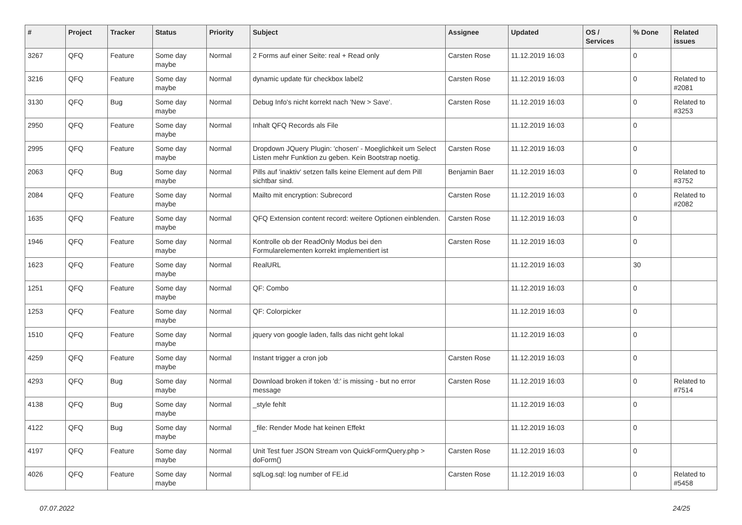| # | Project | Tracker | Status | Priority | Subject | Assignee | Updated | OS / Services | % Done | Related issues |
| --- | --- | --- | --- | --- | --- | --- | --- | --- | --- | --- |
| 3267 | QFQ | Feature | Some day maybe | Normal | 2 Forms auf einer Seite: real + Read only | Carsten Rose | 11.12.2019 16:03 | | 0 | |
| 3216 | QFQ | Feature | Some day maybe | Normal | dynamic update für checkbox label2 | Carsten Rose | 11.12.2019 16:03 | | 0 | Related to #2081 |
| 3130 | QFQ | Bug | Some day maybe | Normal | Debug Info's nicht korrekt nach 'New > Save'. | Carsten Rose | 11.12.2019 16:03 | | 0 | Related to #3253 |
| 2950 | QFQ | Feature | Some day maybe | Normal | Inhalt QFQ Records als File | | 11.12.2019 16:03 | | 0 | |
| 2995 | QFQ | Feature | Some day maybe | Normal | Dropdown JQuery Plugin: 'chosen' - Moeglichkeit um Select Listen mehr Funktion zu geben. Kein Bootstrap noetig. | Carsten Rose | 11.12.2019 16:03 | | 0 | |
| 2063 | QFQ | Bug | Some day maybe | Normal | Pills auf 'inaktiv' setzen falls keine Element auf dem Pill sichtbar sind. | Benjamin Baer | 11.12.2019 16:03 | | 0 | Related to #3752 |
| 2084 | QFQ | Feature | Some day maybe | Normal | Mailto mit encryption: Subrecord | Carsten Rose | 11.12.2019 16:03 | | 0 | Related to #2082 |
| 1635 | QFQ | Feature | Some day maybe | Normal | QFQ Extension content record: weitere Optionen einblenden. | Carsten Rose | 11.12.2019 16:03 | | 0 | |
| 1946 | QFQ | Feature | Some day maybe | Normal | Kontrolle ob der ReadOnly Modus bei den Formularelementen korrekt implementiert ist | Carsten Rose | 11.12.2019 16:03 | | 0 | |
| 1623 | QFQ | Feature | Some day maybe | Normal | RealURL | | 11.12.2019 16:03 | | 30 | |
| 1251 | QFQ | Feature | Some day maybe | Normal | QF: Combo | | 11.12.2019 16:03 | | 0 | |
| 1253 | QFQ | Feature | Some day maybe | Normal | QF: Colorpicker | | 11.12.2019 16:03 | | 0 | |
| 1510 | QFQ | Feature | Some day maybe | Normal | jquery von google laden, falls das nicht geht lokal | | 11.12.2019 16:03 | | 0 | |
| 4259 | QFQ | Feature | Some day maybe | Normal | Instant trigger a cron job | Carsten Rose | 11.12.2019 16:03 | | 0 | |
| 4293 | QFQ | Bug | Some day maybe | Normal | Download broken if token 'd:' is missing - but no error message | Carsten Rose | 11.12.2019 16:03 | | 0 | Related to #7514 |
| 4138 | QFQ | Bug | Some day maybe | Normal | _style fehlt | | 11.12.2019 16:03 | | 0 | |
| 4122 | QFQ | Bug | Some day maybe | Normal | _file: Render Mode hat keinen Effekt | | 11.12.2019 16:03 | | 0 | |
| 4197 | QFQ | Feature | Some day maybe | Normal | Unit Test fuer JSON Stream von QuickFormQuery.php > doForm() | Carsten Rose | 11.12.2019 16:03 | | 0 | |
| 4026 | QFQ | Feature | Some day maybe | Normal | sqlLog.sql: log number of FE.id | Carsten Rose | 11.12.2019 16:03 | | 0 | Related to #5458 |
07.07.2022 24/25